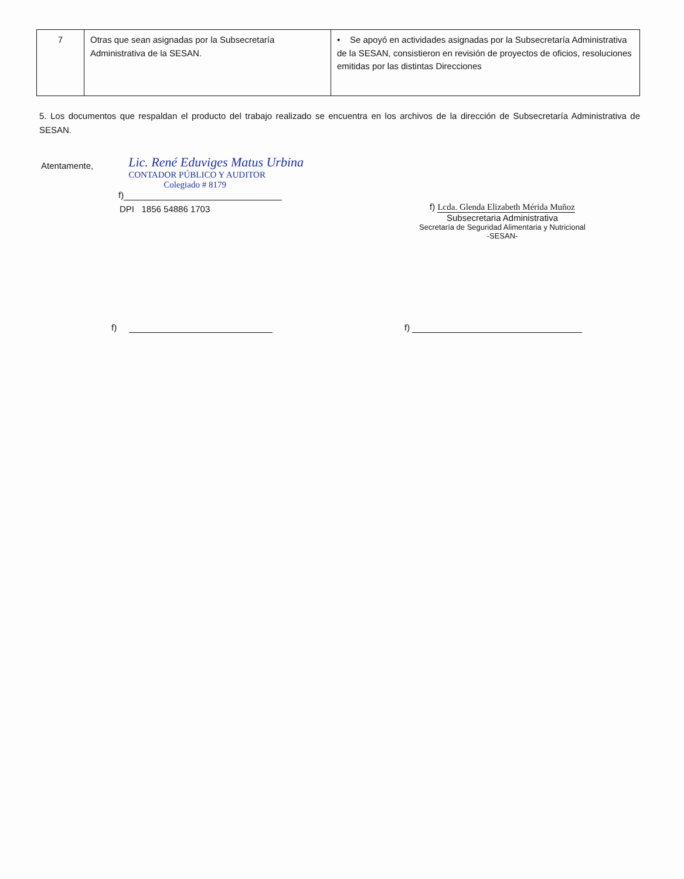| 7 | Otras que sean asignadas por la Subsecretaría Administrativa de la SESAN. | • Se apoyó en actividades asignadas por la Subsecretaría Administrativa de la SESAN, consistieron en revisión de proyectos de oficios, resoluciones emitidas por las distintas Direcciones |
5. Los documentos que respaldan el producto del trabajo realizado se encuentra en los archivos de la dirección de Subsecretaría Administrativa de SESAN.
Atentamente,
Lic. René Eduviges Matus Urbina
CONTADOR PÚBLICO Y AUDITOR
Colegiado # 8179
f)
DPI 1856 54886 1703
f) Lcda. Glenda Elizabeth Mérida Muñoz
Subsecretaria Administrativa
Secretaría de Seguridad Alimentaria y Nutricional
-SESAN-
f) f)